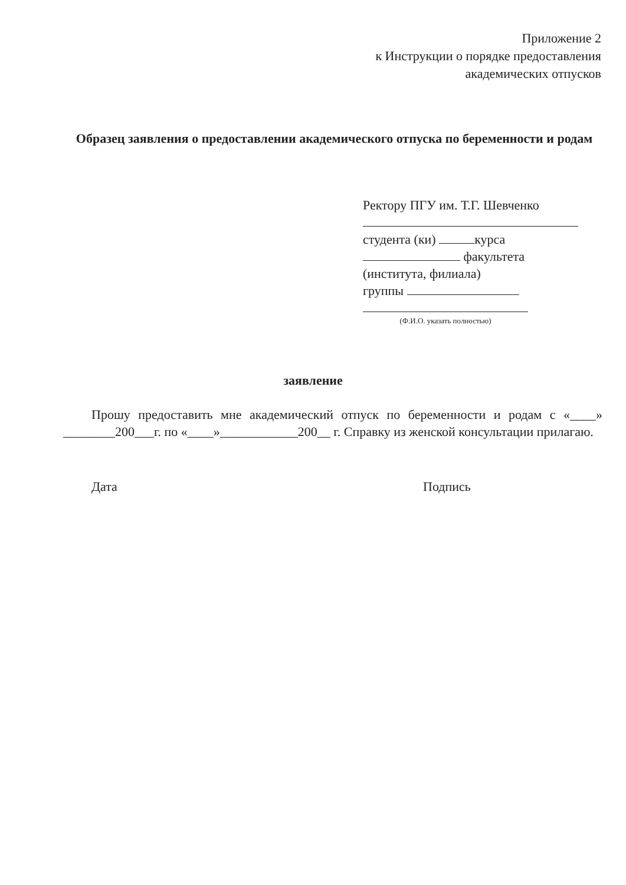Приложение 2
к Инструкции о порядке предоставления
академических отпусков
Образец заявления о предоставлении академического отпуска по беременности и родам
Ректору ПГУ им. Т.Г. Шевченко
студента (ки) курса
факультета
(института, филиала)
группы
(Ф.И.О. указать полностью)
заявление
Прошу предоставить мне академический отпуск по беременности и родам с «____» ________200___г. по «____»____________200__ г. Справку из женской консультации прилагаю.
Дата Подпись